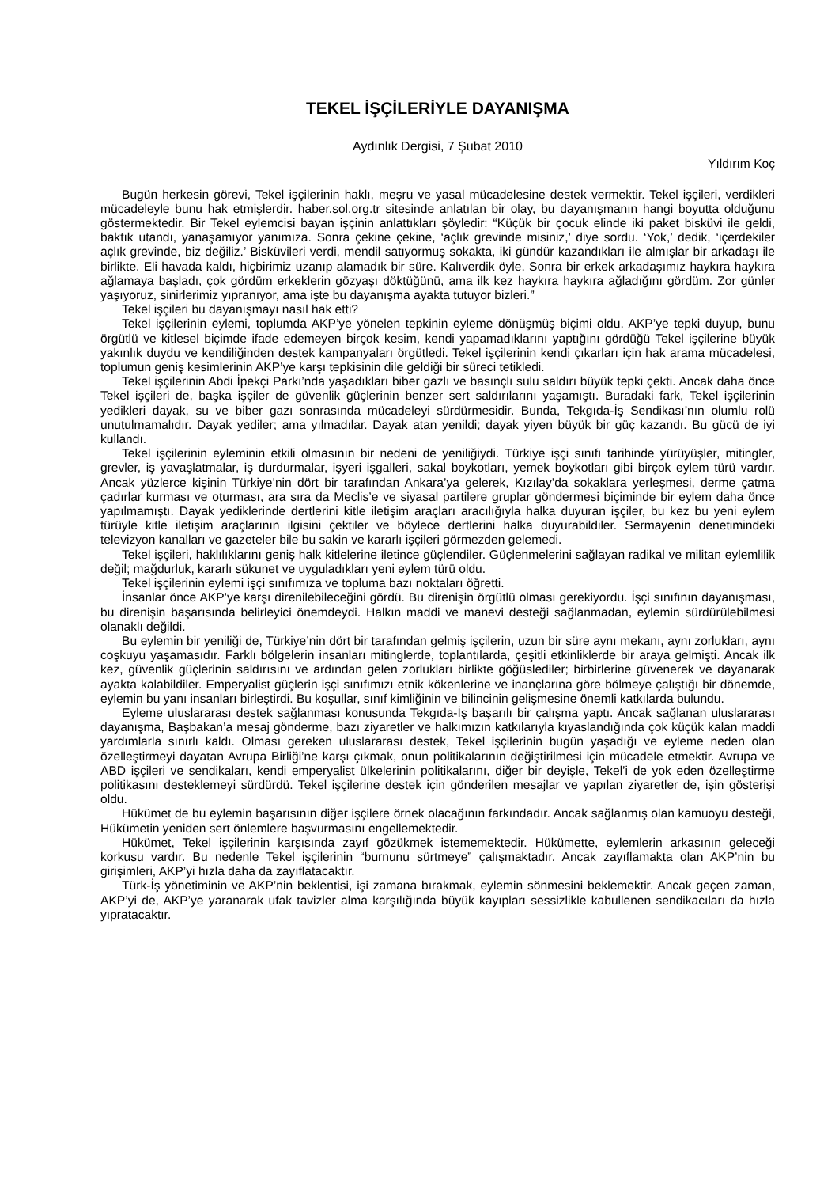TEKEL İŞÇİLERİYLE DAYANIŞMA
Aydınlık Dergisi, 7 Şubat 2010
Yıldırım Koç
Bugün herkesin görevi, Tekel işçilerinin haklı, meşru ve yasal mücadelesine destek vermektir. Tekel işçileri, verdikleri mücadeleyle bunu hak etmişlerdir. haber.sol.org.tr sitesinde anlatılan bir olay, bu dayanışmanın hangi boyutta olduğunu göstermektedir. Bir Tekel eylemcisi bayan işçinin anlattıkları şöyledir: “Küçük bir çocuk elinde iki paket bisküvi ile geldi, baktık utandı, yanaşamıyor yanımıza. Sonra çekine çekine, ‘açlık grevinde misiniz,’ diye sordu. ‘Yok,’ dedik, ‘içerdekiler açlık grevinde, biz değiliz.’ Bisküvileri verdi, mendil satıyormuş sokakta, iki gündür kazandıkları ile almışlar bir arkadaşı ile birlikte. Eli havada kaldı, hiçbirimiz uzanıp alamadık bir süre. Kalıverdik öyle. Sonra bir erkek arkadaşımız haykıra haykıra ağlamaya başladı, çok gördüm erkeklerin gözyaşı döktüğünü, ama ilk kez haykıra haykıra ağladığını gördüm. Zor günler yaşıyoruz, sinirlerimiz yıpranıyor, ama işte bu dayanışma ayakta tutuyor bizleri.”
Tekel işçileri bu dayanışmayı nasıl hak etti?
Tekel işçilerinin eylemi, toplumda AKP’ye yönelen tepkinin eyleme dönüşmüş biçimi oldu. AKP’ye tepki duyup, bunu örgütlü ve kitlesel biçimde ifade edemeyen birçok kesim, kendi yapamadıklarını yaptığını gördüğü Tekel işçilerine büyük yakınlık duydu ve kendiliğinden destek kampanyaları örgütledi. Tekel işçilerinin kendi çıkarları için hak arama mücadelesi, toplumun geniş kesimlerinin AKP’ye karşı tepkisinin dile geldiği bir süreci tetikledi.
Tekel işçilerinin Abdi İpekçi Parkı’nda yaşadıkları biber gazlı ve basınçlı sulu saldırı büyük tepki çekti. Ancak daha önce Tekel işçileri de, başka işçiler de güvenlik güçlerinin benzer sert saldırılarını yaşamıştı. Buradaki fark, Tekel işçilerinin yedikleri dayak, su ve biber gazı sonrasında mücadeleyi sürdürmesidir. Bunda, Tekgıda-İş Sendikası’nın olumlu rolü unutulmamalıdır. Dayak yediler; ama yılmadılar. Dayak atan yenildi; dayak yiyen büyük bir güç kazandı. Bu gücü de iyi kullandı.
Tekel işçilerinin eyleminin etkili olmasının bir nedeni de yeniliğiydi. Türkiye işçi sınıfı tarihinde yürüyüşler, mitingler, grevler, iş yavaşlatmalar, iş durdurmalar, işyeri işgalleri, sakal boykotları, yemek boykotları gibi birçok eylem türü vardır. Ancak yüzlerce kişinin Türkiye’nin dört bir tarafından Ankara’ya gelerek, Kızılay’da sokaklara yerleşmesi, derme çatma çadırlar kurması ve oturması, ara sıra da Meclis’e ve siyasal partilere gruplar göndermesi biçiminde bir eylem daha önce yapılmamıştı. Dayak yediklerinde dertlerini kitle iletişim araçları aracılığıyla halka duyuran işçiler, bu kez bu yeni eylem türüyle kitle iletişim araçlarının ilgisini çektiler ve böylece dertlerini halka duyurabildiler. Sermayenin denetimindeki televizyon kanalları ve gazeteler bile bu sakin ve kararlı işçileri görmezden gelemedi.
Tekel işçileri, haklılıklarını geniş halk kitlelerine iletince güçlendiler. Güçlenmelerini sağlayan radikal ve militan eylemlilik değil; mağdurluk, kararlı sükunet ve uyguladıkları yeni eylem türü oldu.
Tekel işçilerinin eylemi işçi sınıfımıza ve topluma bazı noktaları öğretti.
İnsanlar önce AKP’ye karşı direnilebileceğini gördü. Bu direnişin örgütlü olması gerekiyordu. İşçi sınıfının dayanışması, bu direnişin başarısında belirleyici önemdeydi. Halkın maddi ve manevi desteği sağlanmadan, eylemin sürdürülebilmesi olanaklı değildi.
Bu eylemin bir yeniliği de, Türkiye’nin dört bir tarafından gelmiş işçilerin, uzun bir süre aynı mekanı, aynı zorlukları, aynı coşkuyu yaşamasıdır. Farklı bölgelerin insanları mitinglerde, toplantılarda, çeşitli etkinliklerde bir araya gelmişti. Ancak ilk kez, güvenlik güçlerinin saldırısını ve ardından gelen zorlukları birlikte göğüslediler; birbirlerine güvenerek ve dayanarak ayakta kalabildiler. Emperyalist güçlerin işçi sınıfımızı etnik kökenlerine ve inançlarına göre bölmeye çalıştığı bir dönemde, eylemin bu yanı insanları birleştirdi. Bu koşullar, sınıf kimliğinin ve bilincinin gelişmesine önemli katkılarda bulundu.
Eyleme uluslararası destek sağlanması konusunda Tekgıda-İş başarılı bir çalışma yaptı. Ancak sağlanan uluslararası dayanışma, Başbakan’a mesaj gönderme, bazı ziyaretler ve halkımızın katkılarıyla kıyaslandığında çok küçük kalan maddi yardımlarla sınırlı kaldı. Olması gereken uluslararası destek, Tekel işçilerinin bugün yaşadığı ve eyleme neden olan özelleştirmeyi dayatan Avrupa Birliği’ne karşı çıkmak, onun politikalarının değiştirilmesi için mücadele etmektir. Avrupa ve ABD işçileri ve sendikaları, kendi emperyalist ülkelerinin politikalarını, diğer bir deyişle, Tekel’i de yok eden özelleştirme politikasını desteklemeyi sürdürdü. Tekel işçilerine destek için gönderilen mesajlar ve yapılan ziyaretler de, işin gösterişi oldu.
Hükümet de bu eylemin başarısının diğer işçilere örnek olacağının farkındadır. Ancak sağlanmış olan kamuoyu desteği, Hükümetin yeniden sert önlemlere başvurmasını engellemektedir.
Hükümet, Tekel işçilerinin karşısında zayıf gözükmek istememektedir. Hükümette, eylemlerin arkasının geleceği korkusu vardır. Bu nedenle Tekel işçilerinin “burnunu sürtmeye” çalışmaktadır. Ancak zayıflamakta olan AKP’nin bu girişimleri, AKP’yi hızla daha da zayıflatacaktır.
Türk-İş yönetiminin ve AKP’nin beklentisi, işi zamana bırakmak, eylemin sönmesini beklemektir. Ancak geçen zaman, AKP’yi de, AKP’ye yaranarak ufak tavizler alma karşılığında büyük kayıpları sessizlikle kabullenen sendikacıları da hızla yıpratacaktır.